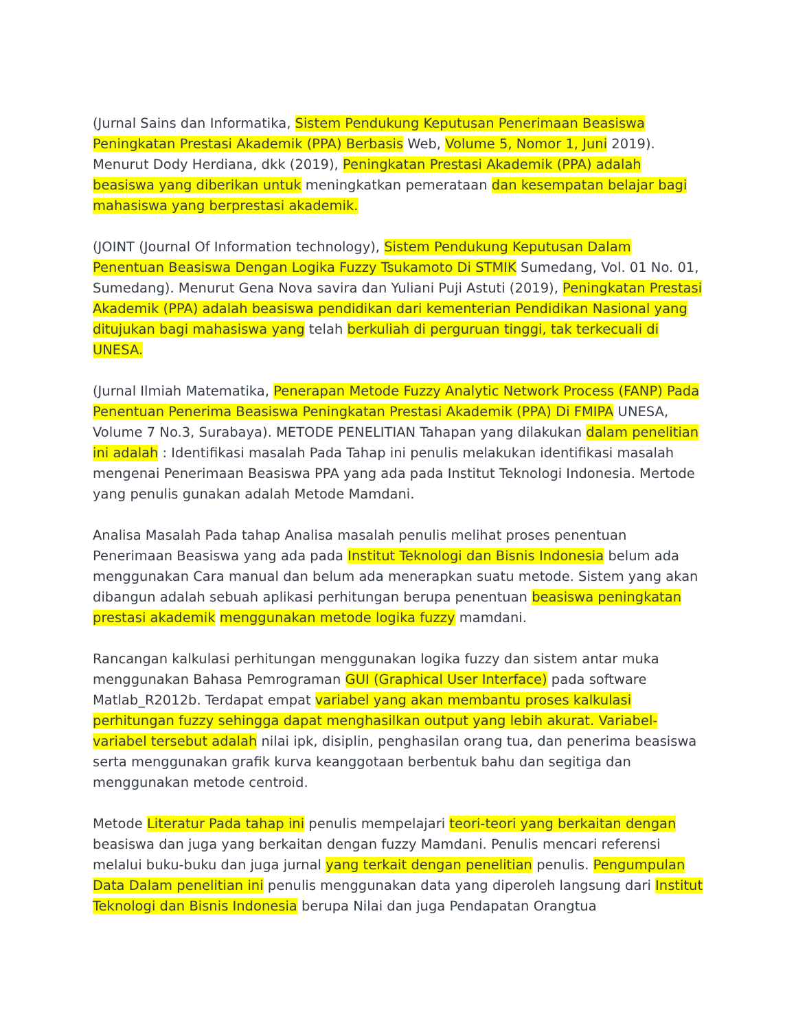(Jurnal Sains dan Informatika, Sistem Pendukung Keputusan Penerimaan Beasiswa Peningkatan Prestasi Akademik (PPA) Berbasis Web, Volume 5, Nomor 1, Juni 2019). Menurut Dody Herdiana, dkk (2019), Peningkatan Prestasi Akademik (PPA) adalah beasiswa yang diberikan untuk meningkatkan pemerataan dan kesempatan belajar bagi mahasiswa yang berprestasi akademik.
(JOINT (Journal Of Information technology), Sistem Pendukung Keputusan Dalam Penentuan Beasiswa Dengan Logika Fuzzy Tsukamoto Di STMIK Sumedang, Vol. 01 No. 01, Sumedang). Menurut Gena Nova savira dan Yuliani Puji Astuti (2019), Peningkatan Prestasi Akademik (PPA) adalah beasiswa pendidikan dari kementerian Pendidikan Nasional yang ditujukan bagi mahasiswa yang telah berkuliah di perguruan tinggi, tak terkecuali di UNESA.
(Jurnal Ilmiah Matematika, Penerapan Metode Fuzzy Analytic Network Process (FANP) Pada Penentuan Penerima Beasiswa Peningkatan Prestasi Akademik (PPA) Di FMIPA UNESA, Volume 7 No.3, Surabaya). METODE PENELITIAN Tahapan yang dilakukan dalam penelitian ini adalah : Identifikasi masalah Pada Tahap ini penulis melakukan identifikasi masalah mengenai Penerimaan Beasiswa PPA yang ada pada Institut Teknologi Indonesia. Mertode yang penulis gunakan adalah Metode Mamdani.
Analisa Masalah Pada tahap Analisa masalah penulis melihat proses penentuan Penerimaan Beasiswa yang ada pada Institut Teknologi dan Bisnis Indonesia belum ada menggunakan Cara manual dan belum ada menerapkan suatu metode. Sistem yang akan dibangun adalah sebuah aplikasi perhitungan berupa penentuan beasiswa peningkatan prestasi akademik menggunakan metode logika fuzzy mamdani.
Rancangan kalkulasi perhitungan menggunakan logika fuzzy dan sistem antar muka menggunakan Bahasa Pemrograman GUI (Graphical User Interface) pada software Matlab_R2012b. Terdapat empat variabel yang akan membantu proses kalkulasi perhitungan fuzzy sehingga dapat menghasilkan output yang lebih akurat. Variabel-variabel tersebut adalah nilai ipk, disiplin, penghasilan orang tua, dan penerima beasiswa serta menggunakan grafik kurva keanggotaan berbentuk bahu dan segitiga dan menggunakan metode centroid.
Metode Literatur Pada tahap ini penulis mempelajari teori-teori yang berkaitan dengan beasiswa dan juga yang berkaitan dengan fuzzy Mamdani. Penulis mencari referensi melalui buku-buku dan juga jurnal yang terkait dengan penelitian penulis. Pengumpulan Data Dalam penelitian ini penulis menggunakan data yang diperoleh langsung dari Institut Teknologi dan Bisnis Indonesia berupa Nilai dan juga Pendapatan Orangtua